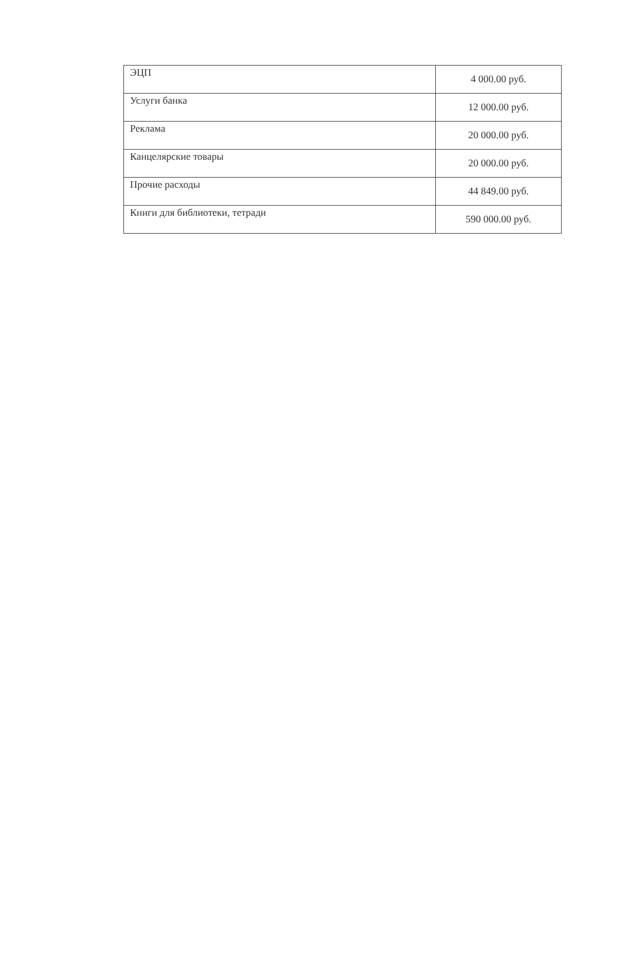| ЭЦП | 4 000.00 руб. |
| Услуги банка | 12 000.00 руб. |
| Реклама | 20 000.00 руб. |
| Канцелярские товары | 20 000.00 руб. |
| Прочие расходы | 44 849.00 руб. |
| Книги для библиотеки, тетради | 590 000.00 руб. |